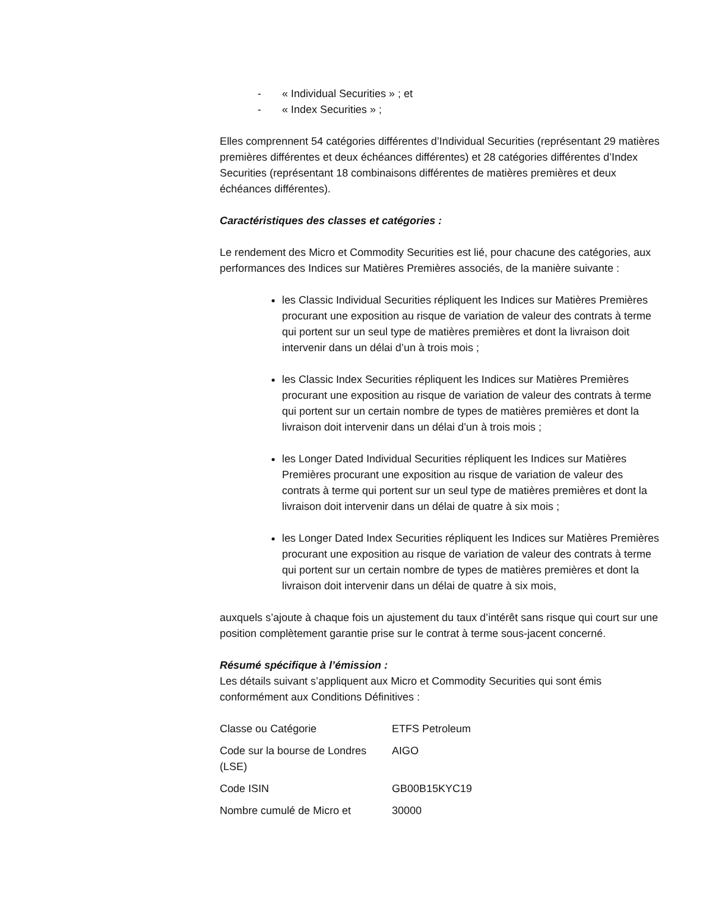- « Individual Securities » ; et
- « Index Securities » ;
Elles comprennent 54 catégories différentes d’Individual Securities (représentant 29 matières premières différentes et deux échéances différentes) et 28 catégories différentes d’Index Securities (représentant 18 combinaisons différentes de matières premières et deux échéances différentes).
Caractéristiques des classes et catégories :
Le rendement des Micro et Commodity Securities est lié, pour chacune des catégories, aux performances des Indices sur Matières Premières associés, de la manière suivante :
les Classic Individual Securities répliquent les Indices sur Matières Premières procurant une exposition au risque de variation de valeur des contrats à terme qui portent sur un seul type de matières premières et dont la livraison doit intervenir dans un délai d’un à trois mois ;
les Classic Index Securities répliquent les Indices sur Matières Premières procurant une exposition au risque de variation de valeur des contrats à terme qui portent sur un certain nombre de types de matières premières et dont la livraison doit intervenir dans un délai d’un à trois mois ;
les Longer Dated Individual Securities répliquent les Indices sur Matières Premières procurant une exposition au risque de variation de valeur des contrats à terme qui portent sur un seul type de matières premières et dont la livraison doit intervenir dans un délai de quatre à six mois ;
les Longer Dated Index Securities répliquent les Indices sur Matières Premières procurant une exposition au risque de variation de valeur des contrats à terme qui portent sur un certain nombre de types de matières premières et dont la livraison doit intervenir dans un délai de quatre à six mois,
auxquels s’ajoute à chaque fois un ajustement du taux d’intérêt sans risque qui court sur une position complètement garantie prise sur le contrat à terme sous-jacent concerné.
Résumé spécifique à l’émission :
Les détails suivant s’appliquent aux Micro et Commodity Securities qui sont émis conformément aux Conditions Définitives :
| Classe ou Catégorie | ETFS Petroleum |
| Code sur la bourse de Londres (LSE) | AIGO |
| Code ISIN | GB00B15KYC19 |
| Nombre cumulé de Micro et | 30000 |